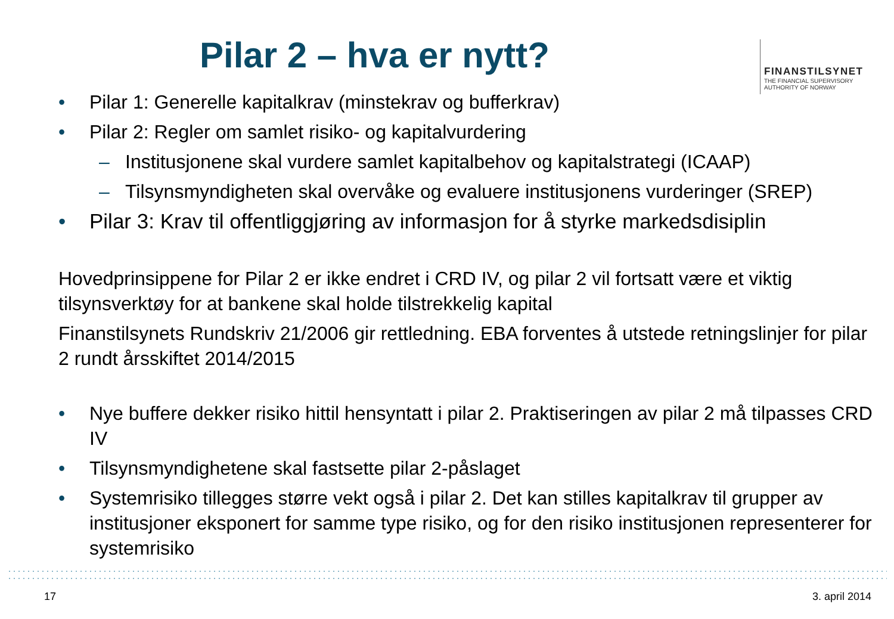Pilar 2 – hva er nytt?
FINANSTILSYNET
THE FINANCIAL SUPERVISORY
AUTHORITY OF NORWAY
• Pilar 1: Generelle kapitalkrav (minstekrav og bufferkrav)
• Pilar 2: Regler om samlet risiko- og kapitalvurdering
– Institusjonene skal vurdere samlet kapitalbehov og kapitalstrategi (ICAAP)
– Tilsynsmyndigheten skal overvåke og evaluere institusjonens vurderinger (SREP)
• Pilar 3: Krav til offentliggjøring av informasjon for å styrke markedsdisiplin
Hovedprinsippene for Pilar 2 er ikke endret i CRD IV, og pilar 2 vil fortsatt være et viktig tilsynsverktøy for at bankene skal holde tilstrekkelig kapital
Finanstilsynets Rundskriv 21/2006 gir rettledning. EBA forventes å utstede retningslinjer for pilar 2 rundt årsskiftet 2014/2015
• Nye buffere dekker risiko hittil hensyntatt i pilar 2. Praktiseringen av pilar 2 må tilpasses CRD IV
• Tilsynsmyndighetene skal fastsette pilar 2-påslaget
• Systemrisiko tillegges større vekt også i pilar 2. Det kan stilles kapitalkrav til grupper av institusjoner eksponert for samme type risiko, og for den risiko institusjonen representerer for systemrisiko
17 3. april 2014